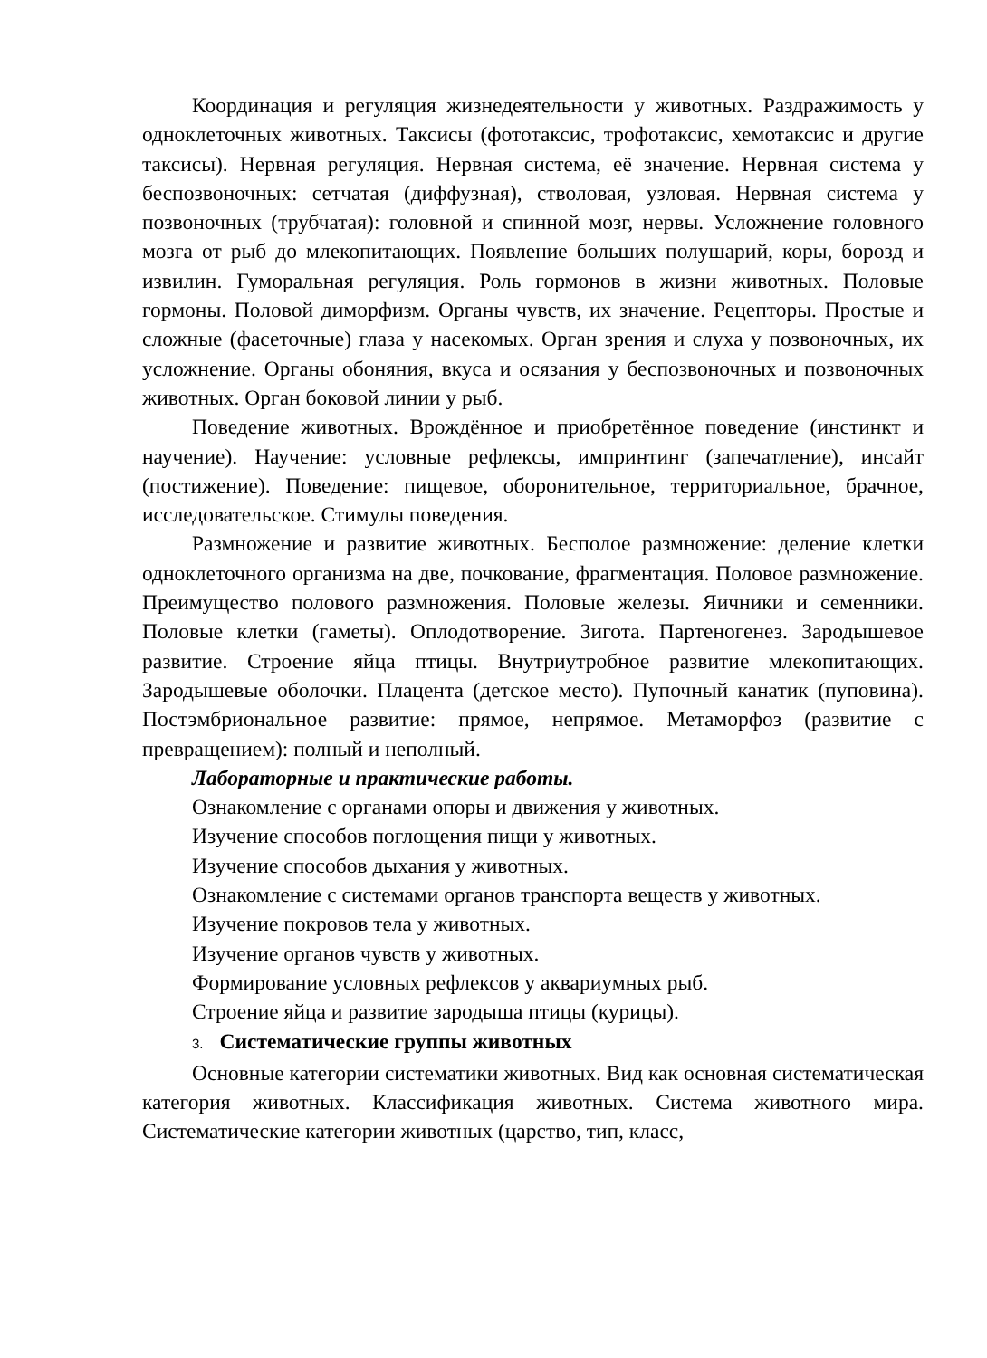Координация и регуляция жизнедеятельности у животных. Раздражимость у одноклеточных животных. Таксисы (фототаксис, трофотаксис, хемотаксис и другие таксисы). Нервная регуляция. Нервная система, её значение. Нервная система у беспозвоночных: сетчатая (диффузная), стволовая, узловая. Нервная система у позвоночных (трубчатая): головной и спинной мозг, нервы. Усложнение головного мозга от рыб до млекопитающих. Появление больших полушарий, коры, борозд и извилин. Гуморальная регуляция. Роль гормонов в жизни животных. Половые гормоны. Половой диморфизм. Органы чувств, их значение. Рецепторы. Простые и сложные (фасеточные) глаза у насекомых. Орган зрения и слуха у позвоночных, их усложнение. Органы обоняния, вкуса и осязания у беспозвоночных и позвоночных животных. Орган боковой линии у рыб.
Поведение животных. Врождённое и приобретённое поведение (инстинкт и научение). Научение: условные рефлексы, импринтинг (запечатление), инсайт (постижение). Поведение: пищевое, оборонительное, территориальное, брачное, исследовательское. Стимулы поведения.
Размножение и развитие животных. Бесполое размножение: деление клетки одноклеточного организма на две, почкование, фрагментация. Половое размножение. Преимущество полового размножения. Половые железы. Яичники и семенники. Половые клетки (гаметы). Оплодотворение. Зигота. Партеногенез. Зародышевое развитие. Строение яйца птицы. Внутриутробное развитие млекопитающих. Зародышевые оболочки. Плацента (детское место). Пупочный канатик (пуповина). Постэмбриональное развитие: прямое, непрямое. Метаморфоз (развитие с превращением): полный и неполный.
Лабораторные и практические работы.
Ознакомление с органами опоры и движения у животных.
Изучение способов поглощения пищи у животных.
Изучение способов дыхания у животных.
Ознакомление с системами органов транспорта веществ у животных.
Изучение покровов тела у животных.
Изучение органов чувств у животных.
Формирование условных рефлексов у аквариумных рыб.
Строение яйца и развитие зародыша птицы (курицы).
3. Систематические группы животных
Основные категории систематики животных. Вид как основная систематическая категория животных. Классификация животных. Система животного мира. Систематические категории животных (царство, тип, класс,